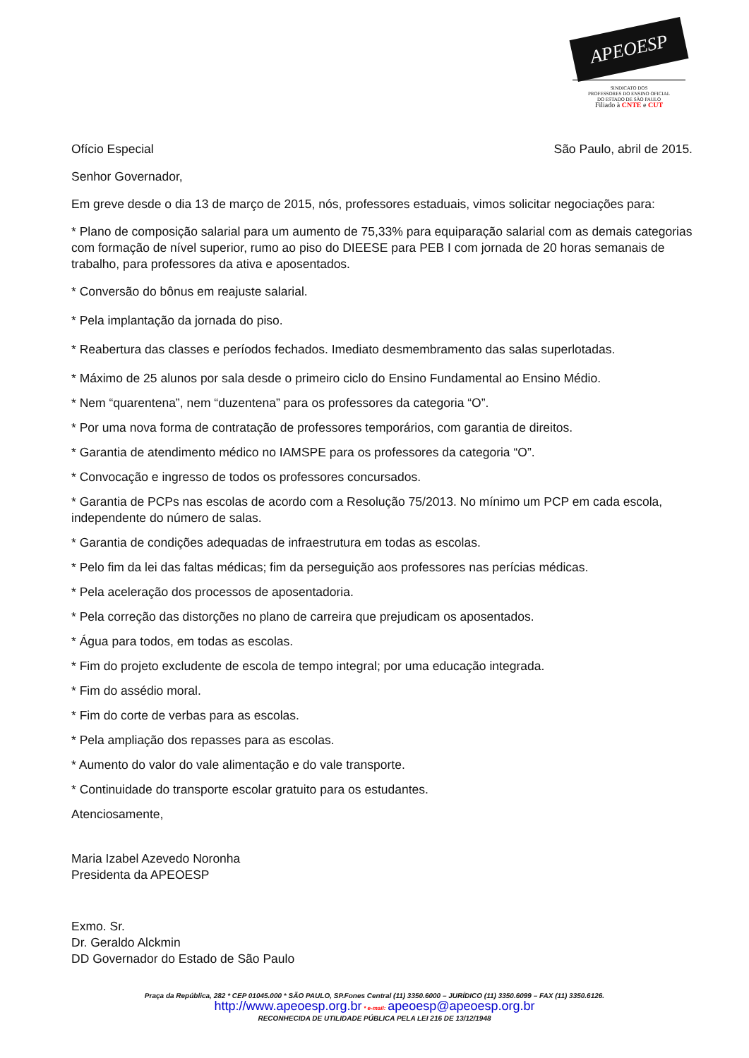APEOESP
SINDICATO DOS
PROFESSORES DO ENSINO OFICIAL
DO ESTADO DE SÃO PAULO
Filiado à CNTE e CUT
Ofício Especial São Paulo, abril de 2015.
Senhor Governador,
Em greve desde o dia 13 de março de 2015, nós, professores estaduais, vimos solicitar negociações para:
* Plano de composição salarial para um aumento de 75,33% para equiparação salarial com as demais categorias com formação de nível superior, rumo ao piso do DIEESE para PEB I com jornada de 20 horas semanais de trabalho, para professores da ativa e aposentados.
* Conversão do bônus em reajuste salarial.
* Pela implantação da jornada do piso.
* Reabertura das classes e períodos fechados. Imediato desmembramento das salas superlotadas.
* Máximo de 25 alunos por sala desde o primeiro ciclo do Ensino Fundamental ao Ensino Médio.
* Nem “quarentena”, nem “duzentena” para os professores da categoria “O”.
* Por uma nova forma de contratação de professores temporários, com garantia de direitos.
* Garantia de atendimento médico no IAMSPE para os professores da categoria “O”.
* Convocação e ingresso de todos os professores concursados.
* Garantia de PCPs nas escolas de acordo com a Resolução 75/2013. No mínimo um PCP em cada escola, independente do número de salas.
* Garantia de condições adequadas de infraestrutura em todas as escolas.
* Pelo fim da lei das faltas médicas; fim da perseguição aos professores nas perícias médicas.
* Pela aceleração dos processos de aposentadoria.
* Pela correção das distorções no plano de carreira que prejudicam os aposentados.
* Água para todos, em todas as escolas.
* Fim do projeto excludente de escola de tempo integral; por uma educação integrada.
* Fim do assédio moral.
* Fim do corte de verbas para as escolas.
* Pela ampliação dos repasses para as escolas.
* Aumento do valor do vale alimentação e do vale transporte.
* Continuidade do transporte escolar gratuito para os estudantes.
Atenciosamente,
Maria Izabel Azevedo Noronha
Presidenta da APEOESP
Exmo. Sr.
Dr. Geraldo Alckmin
DD Governador do Estado de São Paulo
Praça da República, 282 * CEP 01045.000 * SÃO PAULO, SP.Fones Central (11) 3350.6000 – JURÍDICO (11) 3350.6099 – FAX (11) 3350.6126.
http://www.apeoesp.org.br * e-mail: apeoesp@apeoesp.org.br
RECONHECIDA DE UTILIDADE PÚBLICA PELA LEI 216 DE 13/12/1948